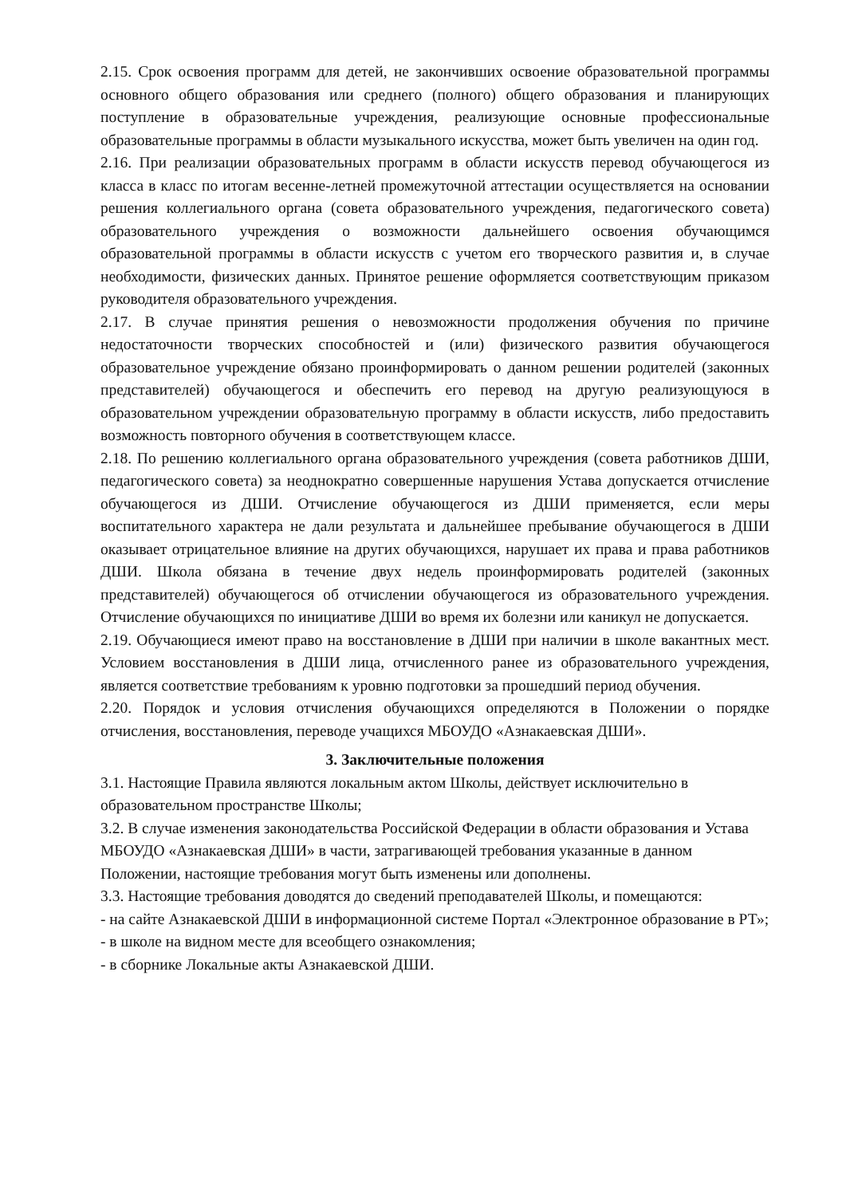2.15. Срок освоения программ для детей, не закончивших освоение образовательной программы основного общего образования или среднего (полного) общего образования и планирующих поступление в образовательные учреждения, реализующие основные профессиональные образовательные программы в области музыкального искусства, может быть увеличен на один год.
2.16. При реализации образовательных программ в области искусств перевод обучающегося из класса в класс по итогам весенне-летней промежуточной аттестации осуществляется на основании решения коллегиального органа (совета образовательного учреждения, педагогического совета) образовательного учреждения о возможности дальнейшего освоения обучающимся образовательной программы в области искусств с учетом его творческого развития и, в случае необходимости, физических данных. Принятое решение оформляется соответствующим приказом руководителя образовательного учреждения.
2.17. В случае принятия решения о невозможности продолжения обучения по причине недостаточности творческих способностей и (или) физического развития обучающегося образовательное учреждение обязано проинформировать о данном решении родителей (законных представителей) обучающегося и обеспечить его перевод на другую реализующуюся в образовательном учреждении образовательную программу в области искусств, либо предоставить возможность повторного обучения в соответствующем классе.
2.18. По решению коллегиального органа образовательного учреждения (совета работников ДШИ, педагогического совета) за неоднократно совершенные нарушения Устава допускается отчисление обучающегося из ДШИ. Отчисление обучающегося из ДШИ применяется, если меры воспитательного характера не дали результата и дальнейшее пребывание обучающегося в ДШИ оказывает отрицательное влияние на других обучающихся, нарушает их права и права работников ДШИ. Школа обязана в течение двух недель проинформировать родителей (законных представителей) обучающегося об отчислении обучающегося из образовательного учреждения. Отчисление обучающихся по инициативе ДШИ во время их болезни или каникул не допускается.
2.19. Обучающиеся имеют право на восстановление в ДШИ при наличии в школе вакантных мест. Условием восстановления в ДШИ лица, отчисленного ранее из образовательного учреждения, является соответствие требованиям к уровню подготовки за прошедший период обучения.
2.20. Порядок и условия отчисления обучающихся определяются в Положении о порядке отчисления, восстановления, переводе учащихся МБОУДО «Азнакаевская ДШИ».
3. Заключительные положения
3.1. Настоящие Правила являются локальным актом Школы, действует исключительно в образовательном пространстве Школы;
3.2. В случае изменения законодательства Российской Федерации в области образования и Устава МБОУДО «Азнакаевская ДШИ» в части, затрагивающей требования указанные в данном Положении, настоящие требования могут быть изменены или дополнены.
3.3. Настоящие требования доводятся до сведений преподавателей Школы, и помещаются:
- на сайте Азнакаевской ДШИ в информационной системе Портал «Электронное образование в РТ»;
- в школе на видном месте для всеобщего ознакомления;
- в сборнике Локальные акты Азнакаевской ДШИ.